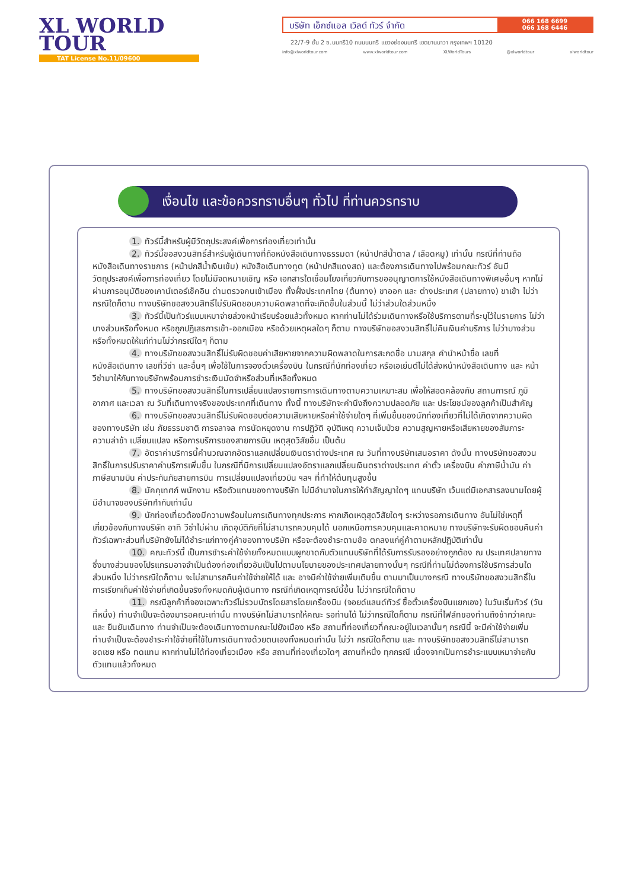XL WORLD
TOUR
TAT License No.11/09600
บริษัท เอ็กซ์แอล เวิลด์ ทัวร์ จำกัด
066 168 6699
066 168 6446
22/7-9 ชั้น 2 ซ.นนทรี10 ถนนนนทรี แขวงช่องนนทรี เขตยานนาวา กรุงเทพฯ 10120
info@xlworldtour.com www.xlworldtour.com XLWorldTours @xlworldtour xlworldtour
เงื่อนไข และข้อควรทราบอื่นๆ ทั่วไป ที่ท่านควรทราบ
1. ทัวร์นี้สำหรับผู้มีวัตถุประสงค์เพื่อการท่องเที่ยวเท่านั้น
2. ทัวร์นี้ขอสงวนสิทธิ์สำหรับผู้เดินทางที่ถือหนังสือเดินทางธรรมดา (หน้าปกสีน้ำตาล / เลือดหมู) เท่านั้น กรณีที่ท่านถือหนังสือเดินทางราชการ (หน้าปกสีน้ำเงินเข้ม) หนังสือเดินทางทูต (หน้าปกสีแดงสด) และต้องการเดินทางไปพร้อมคณะทัวร์ อันมีวัตถุประสงค์เพื่อการท่องเที่ยว โดยไม่มีจดหมายเชิญ หรือ เอกสารใดเชื่อมโยงเกี่ยวกับการขออนุญาตการใช้หนังสือเดินทางพิเศษอื่นๆ หากไม่ผ่านการอนุมัติของเคาน์เตอร์เช็คอิน ด่านตรวจคนเข้าเมือง ทั้งฝั่งประเทศไทย (ต้นทาง) ขาออก และ ต่างประเทศ (ปลายทาง) ขาเข้า ไม่ว่ากรณีใดก็ตาม ทางบริษัทขอสงวนสิทธิ์ไม่รับผิดชอบความผิดพลาดที่จะเกิดขึ้นในส่วนนี้ ไม่ว่าส่วนใดส่วนหนึ่ง
3. ทัวร์นี้เป็นทัวร์แบบเหมาจ่ายล่วงหน้าเรียบร้อยแล้วทั้งหมด หากท่านไม่ได้ร่วมเดินทางหรือใช้บริการตามที่ระบุไว้ในรายการ ไม่ว่าบางส่วนหรือทั้งหมด หรือถูกปฏิเสธการเข้า-ออกเมือง หรือด้วยเหตุผลใดๆ ก็ตาม ทางบริษัทขอสงวนสิทธิ์ไม่คืนเงินค่าบริการ ไม่ว่าบางส่วนหรือทั้งหมดให้แก่ท่านไม่ว่ากรณีใดๆ ก็ตาม
4. ทางบริษัทขอสงวนสิทธิ์ไม่รับผิดชอบค่าเสียหายจากความผิดพลาดในการสะกดชื่อ นามสกุล คำนำหน้าชื่อ เลขที่หนังสือเดินทาง เลขที่วีซ่า และอื่นๆ เพื่อใช้ในการจองตั๋วเครื่องบิน ในกรณีที่นักท่องเที่ยว หรือเอเย่นต์ไม่ได้ส่งหน้าหนังสือเดินทาง และ หน้าวีซ่ามาให้กับทางบริษัทพร้อมการชำระเงินมัดจำหรือส่วนที่เหลือทั้งหมด
5. ทางบริษัทขอสงวนสิทธิ์ในการเปลี่ยนแปลงรายการการเดินทางตามความเหมาะสม เพื่อให้สอดคล้องกับ สถานการณ์ ภูมิอากาศ และเวลา ณ วันที่เดินทางจริงของประเทศที่เดินทาง ทั้งนี้ ทางบริษัทจะคำนึงถึงความปลอดภัย และ ประโยชน์ของลูกค้าเป็นสำคัญ
6. ทางบริษัทขอสงวนสิทธิ์ไม่รับผิดชอบต่อความเสียหายหรือค่าใช้จ่ายใดๆ ที่เพิ่มขึ้นของนักท่องเที่ยวที่ไม่ได้เกิดจากความผิดของทางบริษัท เช่น ภัยธรรมชาติ การจลาจล การนัดหยุดงาน การปฏิวัติ อุบัติเหตุ ความเจ็บป่วย ความสูญหายหรือเสียหายของสัมภาระ ความล่าช้า เปลี่ยนแปลง หรือการบริการของสายการบิน เหตุสุดวิสัยอื่น เป็นต้น
7. อัตราค่าบริการนี้คำนวณจากอัตราแลกเปลี่ยนเงินตราต่างประเทศ ณ วันที่ทางบริษัทเสนอราคา ดังนั้น ทางบริษัทขอสงวนสิทธิ์ในการปรับราคาค่าบริการเพิ่มขึ้น ในกรณีที่มีการเปลี่ยนแปลงอัตราแลกเปลี่ยนเงินตราต่างประเทศ ค่าตั๋ว เครื่องบิน ค่าภาษีน้ำมัน ค่าภาษีสนามบิน ค่าประกันภัยสายการบิน การเปลี่ยนแปลงเที่ยวบิน ฯลฯ ที่ทำให้ต้นทุนสูงขึ้น
8. มัคคุเทศก์ พนักงาน หรือตัวแทนของทางบริษัท ไม่มีอำนาจในการให้คำสัญญาใดๆ แทนบริษัท เว้นแต่มีเอกสารลงนามโดยผู้มีอำนาจของบริษัทกำกับเท่านั้น
9. นักท่องเที่ยวต้องมีความพร้อมในการเดินทางทุกประการ หากเกิดเหตุสุดวิสัยใดๆ ระหว่างรอการเดินทาง อันไม่ใช่เหตุที่เกี่ยวข้องกับทางบริษัท อาทิ วีซ่าไม่ผ่าน เกิดอุบัติภัยที่ไม่สามารถควบคุมได้ นอกเหนือการควบคุมและคาดหมาย ทางบริษัทจะรับผิดชอบคืนค่าทัวร์เฉพาะส่วนที่บริษัทยังไม่ได้ชำระแก่ทางคู่ค้าของทางบริษัท หรือจะต้องชำระตามข้อ ตกลงแก่คู่ค้าตามหลักปฏิบัติเท่านั้น
10. คณะทัวร์นี้ เป็นการชำระค่าใช้จ่ายทั้งหมดแบบผูกขาดกับตัวแทนบริษัทที่ได้รับการรับรองอย่างถูกต้อง ณ ประเทศปลายทาง ซึ่งบางส่วนของโปรแกรมอาจจำเป็นต้องท่องเที่ยวอันเป็นไปตามนโยบายของประเทศปลายทางนั้นๆ กรณีที่ท่านไม่ต้องการใช้บริการส่วนใดส่วนหนึ่ง ไม่ว่ากรณีใดก็ตาม จะไม่สามารถคืนค่าใช้จ่ายให้ได้ และ อาจมีค่าใช้จ่ายเพิ่มเติมขึ้น ตามมาเป็นบางกรณี ทางบริษัทขอสงวนสิทธิ์ในการเรียกเก็บค่าใช้จ่ายที่เกิดขึ้นจริงทั้งหมดกับผู้เดินทาง กรณีที่เกิดเหตุการณ์นี้ขึ้น ไม่ว่ากรณีใดก็ตาม
11. กรณีลูกค้าที่จองเฉพาะทัวร์ไม่รวมบัตรโดยสารโดยเครื่องบิน (จอยด์แลนด์ทัวร์ ซื้อตั๋วเครื่องบินแยกเอง) ในวันเริ่มทัวร์ (วันที่หนึ่ง) ท่านจำเป็นจะต้องมารอคณะเท่านั้น ทางบริษัทไม่สามารถให้คณะ รอท่านได้ ไม่ว่ากรณีใดก็ตาม กรณีที่ไฟล์ทของท่านถึงช้ากว่าคณะ และ ยืนยันเดินทาง ท่านจำเป็นจะต้องเดินทางตามคณะไปยังเมือง หรือ สถานที่ท่องเที่ยวที่คณะอยู่ในเวลานั้นๆ กรณีนี้ จะมีค่าใช้จ่ายเพิ่ม ท่านจำเป็นจะต้องชำระค่าใช้จ่ายที่ใช้ในการเดินทางด้วยตนเองทั้งหมดเท่านั้น ไม่ว่า กรณีใดก็ตาม และ ทางบริษัทขอสงวนสิทธิ์ไม่สามารถชดเชย หรือ ทดแทน หากท่านไม่ได้ท่องเที่ยวเมือง หรือ สถานที่ท่องเที่ยวใดๆ สถานที่หนึ่ง ทุกกรณี เนื่องจากเป็นการชำระแบบเหมาจ่ายกับตัวแทนแล้วทั้งหมด